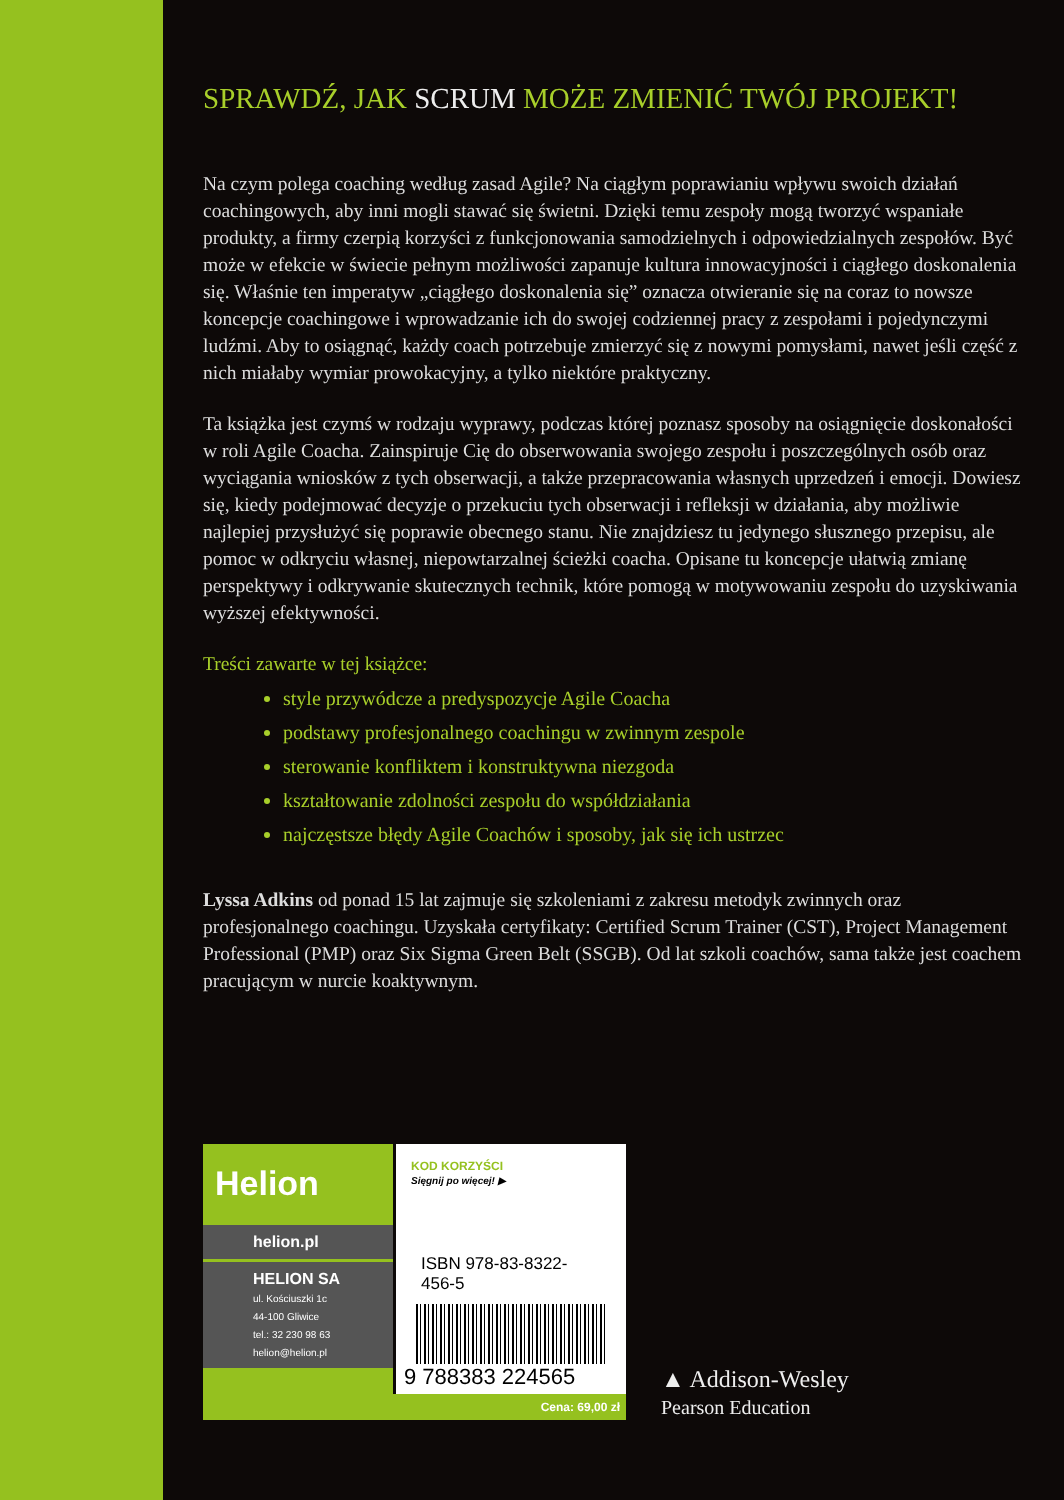SPRAWDŹ, JAK SCRUM MOŻE ZMIENIĆ TWÓJ PROJEKT!
Na czym polega coaching według zasad Agile? Na ciągłym poprawianiu wpływu swoich działań coachingowych, aby inni mogli stawać się świetni. Dzięki temu zespoły mogą tworzyć wspaniałe produkty, a firmy czerpią korzyści z funkcjonowania samodzielnych i odpowiedzialnych zespołów. Być może w efekcie w świecie pełnym możliwości zapanuje kultura innowacyjności i ciągłego doskonalenia się. Właśnie ten imperatyw „ciągłego doskonalenia się” oznacza otwieranie się na coraz to nowsze koncepcje coachingowe i wprowadzanie ich do swojej codziennej pracy z zespołami i pojedynczymi ludźmi. Aby to osiągnąć, każdy coach potrzebuje zmierzyć się z nowymi pomysłami, nawet jeśli część z nich miałaby wymiar prowokacyjny, a tylko niektóre praktyczny.
Ta książka jest czymś w rodzaju wyprawy, podczas której poznasz sposoby na osiągnięcie doskonałości w roli Agile Coacha. Zainspiruje Cię do obserwowania swojego zespołu i poszczególnych osób oraz wyciągania wniosków z tych obserwacji, a także przepracowania własnych uprzedzeń i emocji. Dowiesz się, kiedy podejmować decyzje o przekuciu tych obserwacji i refleksji w działania, aby możliwie najlepiej przysłużyć się poprawie obecnego stanu. Nie znajdziesz tu jedynego słusznego przepisu, ale pomoc w odkryciu własnej, niepowtarzalnej ścieżki coacha. Opisane tu koncepcje ułatwią zmianę perspektywy i odkrywanie skutecznych technik, które pomogą w motywowaniu zespołu do uzyskiwania wyższej efektywności.
Treści zawarte w tej książce:
style przywódcze a predyspozycje Agile Coacha
podstawy profesjonalnego coachingu w zwinnym zespole
sterowanie konfliktem i konstruktywna niezgoda
kształtowanie zdolności zespołu do współdziałania
najczęstsze błędy Agile Coachów i sposoby, jak się ich ustrzec
Lyssa Adkins od ponad 15 lat zajmuje się szkoleniami z zakresu metodyk zwinnych oraz profesjonalnego coachingu. Uzyskała certyfikaty: Certified Scrum Trainer (CST), Project Management Professional (PMP) oraz Six Sigma Green Belt (SSGB). Od lat szkoli coachów, sama także jest coachem pracującym w nurcie koaktywnym.
Helion
helion.pl
HELION SA
ul. Kościuszki 1c
44-100 Gliwice
tel.: 32 230 98 63
helion@helion.pl
KOD KORZYŚCI
Sięgnij po więcej! ▶
ISBN 978-83-8322-456-5
9 788383 224565
Cena: 69,00 zł
▲ Addison-Wesley
Pearson Education